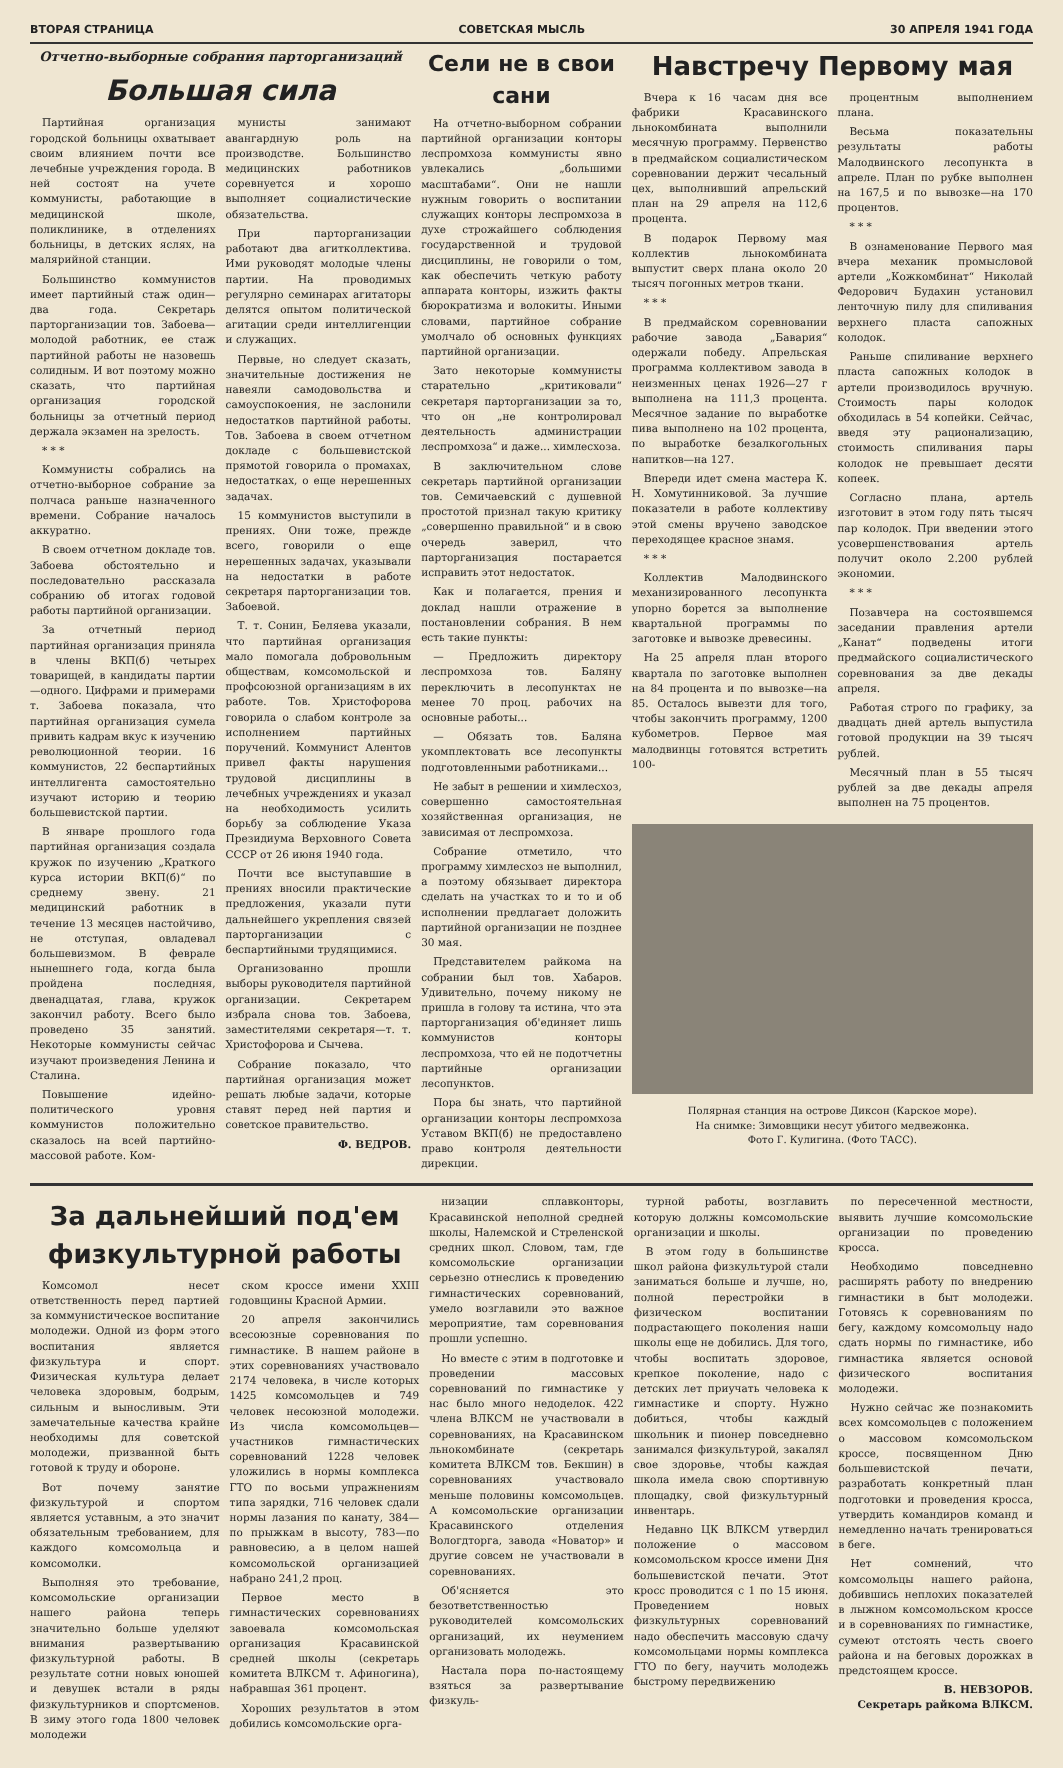ВТОРАЯ СТРАНИЦА СОВЕТСКАЯ МЫСЛЬ 30 АПРЕЛЯ 1941 ГОДА
Отчетно-выборные собрания парторганизаций
Большая сила
Партийная организация городской больницы охватывает своим влиянием почти все лечебные учреждения города. В ней состоят на учете коммунисты, работающие в медицинской школе, поликлинике, в отделениях больницы, в детских яслях, на малярийной станции.
Большинство коммунистов имеет партийный стаж один—два года. Секретарь парторганизации тов. Забоева—молодой работник, ее стаж партийной работы не назовешь солидным. И вот поэтому можно сказать, что партийная организация городской больницы за отчетный период держала экзамен на зрелость.
* * *
Коммунисты собрались на отчетно-выборное собрание за полчаса раньше назначенного времени. Собрание началось аккуратно.
В своем отчетном докладе тов. Забоева обстоятельно и последовательно рассказала собранию об итогах годовой работы партийной организации.
За отчетный период партийная организация приняла в члены ВКП(б) четырех товарищей, в кандидаты партии—одного. Цифрами и примерами т. Забоева показала, что партийная организация сумела привить кадрам вкус к изучению революционной теории. 16 коммунистов, 22 беспартийных интеллигента самостоятельно изучают историю и теорию большевистской партии.
В январе прошлого года партийная организация создала кружок по изучению „Краткого курса истории ВКП(б)“ по среднему звену. 21 медицинский работник в течение 13 месяцев настойчиво, не отступая, овладевал большевизмом. В феврале нынешнего года, когда была пройдена последняя, двенадцатая, глава, кружок закончил работу. Всего было проведено 35 занятий. Некоторые коммунисты сейчас изучают произведения Ленина и Сталина.
Повышение идейно-политического уровня коммунистов положительно сказалось на всей партийно-массовой работе. Ком-
мунисты занимают авангардную роль на производстве. Большинство медицинских работников соревнуется и хорошо выполняет социалистические обязательства.
При парторганизации работают два агитколлектива. Ими руководят молодые члены партии. На проводимых регулярно семинарах агитаторы делятся опытом политической агитации среди интеллигенции и служащих.
Первые, но следует сказать, значительные достижения не навеяли самодовольства и самоуспокоения, не заслонили недостатков партийной работы. Тов. Забоева в своем отчетном докладе с большевистской прямотой говорила о промахах, недостатках, о еще нерешенных задачах.
15 коммунистов выступили в прениях. Они тоже, прежде всего, говорили о еще нерешенных задачах, указывали на недостатки в работе секретаря парторганизации тов. Забоевой.
Т. т. Сонин, Беляева указали, что партийная организация мало помогала добровольным обществам, комсомольской и профсоюзной организациям в их работе. Тов. Христофорова говорила о слабом контроле за исполнением партийных поручений. Коммунист Алентов привел факты нарушения трудовой дисциплины в лечебных учреждениях и указал на необходимость усилить борьбу за соблюдение Указа Президиума Верховного Совета СССР от 26 июня 1940 года.
Почти все выступавшие в прениях вносили практические предложения, указали пути дальнейшего укрепления связей парторганизации с беспартийными трудящимися.
Организованно прошли выборы руководителя партийной организации. Секретарем избрала снова тов. Забоева, заместителями секретаря—т. т. Христофорова и Сычева.
Собрание показало, что партийная организация может решать любые задачи, которые ставят перед ней партия и советское правительство.
Ф. ВЕДРОВ.
Сели не в свои сани
На отчетно-выборном собрании партийной организации конторы леспромхоза коммунисты явно увлекались „большими масштабами“. Они не нашли нужным говорить о воспитании служащих конторы леспромхоза в духе строжайшего соблюдения государственной и трудовой дисциплины, не говорили о том, как обеспечить четкую работу аппарата конторы, изжить факты бюрократизма и волокиты. Иными словами, партийное собрание умолчало об основных функциях партийной организации.
Зато некоторые коммунисты старательно „критиковали“ секретаря парторганизации за то, что он „не контролировал деятельность администрации леспромхоза“ и даже... химлесхоза.
В заключительном слове секретарь партийной организации тов. Семичаевский с душевной простотой признал такую критику „совершенно правильной“ и в свою очередь заверил, что парторганизация постарается исправить этот недостаток.
Как и полагается, прения и доклад нашли отражение в постановлении собрания. В нем есть такие пункты:
— Предложить директору леспромхоза тов. Баляну переключить в лесопунктах не менее 70 проц. рабочих на основные работы...
— Обязать тов. Баляна укомплектовать все лесопункты подготовленными работниками...
Не забыт в решении и химлесхоз, совершенно самостоятельная хозяйственная организация, не зависимая от леспромхоза.
Собрание отметило, что программу химлесхоз не выполнил, а поэтому обязывает директора сделать на участках то и то и об исполнении предлагает доложить партийной организации не позднее 30 мая.
Представителем райкома на собрании был тов. Хабаров. Удивительно, почему никому не пришла в голову та истина, что эта парторганизация об'единяет лишь коммунистов конторы леспромхоза, что ей не подотчетны партийные организации лесопунктов.
Пора бы знать, что партийной организации конторы леспромхоза Уставом ВКП(б) не предоставлено право контроля деятельности дирекции.
Навстречу Первому мая
Вчера к 16 часам дня все фабрики Красавинского льнокомбината выполнили месячную программу. Первенство в предмайском социалистическом соревновании держит чесальный цех, выполнивший апрельский план на 29 апреля на 112,6 процента.
В подарок Первому мая коллектив льнокомбината выпустит сверх плана около 20 тысяч погонных метров ткани.
* * *
В предмайском соревновании рабочие завода „Бавария“ одержали победу. Апрельская программа коллективом завода в неизменных ценах 1926—27 г выполнена на 111,3 процента. Месячное задание по выработке пива выполнено на 102 процента, по выработке безалкогольных напитков—на 127.
Впереди идет смена мастера К. Н. Хомутинниковой. За лучшие показатели в работе коллективу этой смены вручено заводское переходящее красное знамя.
* * *
Коллектив Малодвинского механизированного лесопункта упорно борется за выполнение квартальной программы по заготовке и вывозке древесины.
На 25 апреля план второго квартала по заготовке выполнен на 84 процента и по вывозке—на 85. Осталось вывезти для того, чтобы закончить программу, 1200 кубометров. Первое мая малодвинцы готовятся встретить 100-
процентным выполнением плана.
Весьма показательны результаты работы Малодвинского лесопункта в апреле. План по рубке выполнен на 167,5 и по вывозке—на 170 процентов.
* * *
В ознаменование Первого мая вчера механик промысловой артели „Кожкомбинат“ Николай Федорович Будахин установил ленточную пилу для спиливания верхнего пласта сапожных колодок.
Раньше спиливание верхнего пласта сапожных колодок в артели производилось вручную. Стоимость пары колодок обходилась в 54 копейки. Сейчас, введя эту рационализацию, стоимость спиливания пары колодок не превышает десяти копеек.
Согласно плана, артель изготовит в этом году пять тысяч пар колодок. При введении этого усовершенствования артель получит около 2.200 рублей экономии.
* * *
Позавчера на состоявшемся заседании правления артели „Канат“ подведены итоги предмайского социалистического соревнования за две декады апреля.
Работая строго по графику, за двадцать дней артель выпустила готовой продукции на 39 тысяч рублей.
Месячный план в 55 тысяч рублей за две декады апреля выполнен на 75 процентов.
Полярная станция на острове Диксон (Карское море).
На снимке: Зимовщики несут убитого медвежонка.
Фото Г. Кулигина. (Фото ТАСС).
За дальнейший под'ем физкультурной работы
Комсомол несет ответственность перед партией за коммунистическое воспитание молодежи. Одной из форм этого воспитания является физкультура и спорт. Физическая культура делает человека здоровым, бодрым, сильным и выносливым. Эти замечательные качества крайне необходимы для советской молодежи, призванной быть готовой к труду и обороне.
Вот почему занятие физкультурой и спортом является уставным, а это значит обязательным требованием, для каждого комсомольца и комсомолки.
Выполняя это требование, комсомольские организации нашего района теперь значительно больше уделяют внимания развертыванию физкультурной работы. В результате сотни новых юношей и девушек встали в ряды физкультурников и спортсменов. В зиму этого года 1800 человек молодежи
ском кроссе имени XXIII годовщины Красной Армии.
20 апреля закончились всесоюзные соревнования по гимнастике. В нашем районе в этих соревнованиях участвовало 2174 человека, в числе которых 1425 комсомольцев и 749 человек несоюзной молодежи. Из числа комсомольцев—участников гимнастических соревнований 1228 человек уложились в нормы комплекса ГТО по восьми упражнениям типа зарядки, 716 человек сдали нормы лазания по канату, 384—по прыжкам в высоту, 783—по равновесию, а в целом нашей комсомольской организацией набрано 241,2 проц.
Первое место в гимнастических соревнованиях завоевала комсомольская организация Красавинской средней школы (секретарь комитета ВЛКСМ т. Афиногина), набравшая 361 процент.
Хороших результатов в этом добились комсомольские орга-
низации сплавконторы, Красавинской неполной средней школы, Налемской и Стреленской средних школ. Словом, там, где комсомольские организации серьезно отнеслись к проведению гимнастических соревнований, умело возглавили это важное мероприятие, там соревнования прошли успешно.
Но вместе с этим в подготовке и проведении массовых соревнований по гимнастике у нас было много недоделок. 422 члена ВЛКСМ не участвовали в соревнованиях, на Красавинском льнокомбинате (секретарь комитета ВЛКСМ тов. Бекшин) в соревнованиях участвовало меньше половины комсомольцев. А комсомольские организации Красавинского отделения Вологдторга, завода «Новатор» и другие совсем не участвовали в соревнованиях.
Об'ясняется это безответственностью руководителей комсомольских организаций, их неумением организовать молодежь.
Настала пора по-настоящему взяться за развертывание физкуль-
турной работы, возглавить которую должны комсомольские организации и школы.
В этом году в большинстве школ района физкультурой стали заниматься больше и лучше, но, полной перестройки в физическом воспитании подрастающего поколения наши школы еще не добились. Для того, чтобы воспитать здоровое, крепкое поколение, надо с детских лет приучать человека к гимнастике и спорту. Нужно добиться, чтобы каждый школьник и пионер повседневно занимался физкультурой, закалял свое здоровье, чтобы каждая школа имела свою спортивную площадку, свой физкультурный инвентарь.
Недавно ЦК ВЛКСМ утвердил положение о массовом комсомольском кроссе имени Дня большевистской печати. Этот кросс проводится с 1 по 15 июня. Проведением новых физкультурных соревнований надо обеспечить массовую сдачу комсомольцами нормы комплекса ГТО по бегу, научить молодежь быстрому передвижению
по пересеченной местности, выявить лучшие комсомольские организации по проведению кросса.
Необходимо повседневно расширять работу по внедрению гимнастики в быт молодежи. Готовясь к соревнованиям по бегу, каждому комсомольцу надо сдать нормы по гимнастике, ибо гимнастика является основой физического воспитания молодежи.
Нужно сейчас же познакомить всех комсомольцев с положением о массовом комсомольском кроссе, посвященном Дню большевистской печати, разработать конкретный план подготовки и проведения кросса, утвердить командиров команд и немедленно начать тренироваться в беге.
Нет сомнений, что комсомольцы нашего района, добившись неплохих показателей в лыжном комсомольском кроссе и в соревнованиях по гимнастике, сумеют отстоять честь своего района и на беговых дорожках в предстоящем кроссе.
В. НЕВЗОРОВ.
Секретарь райкома ВЛКСМ.